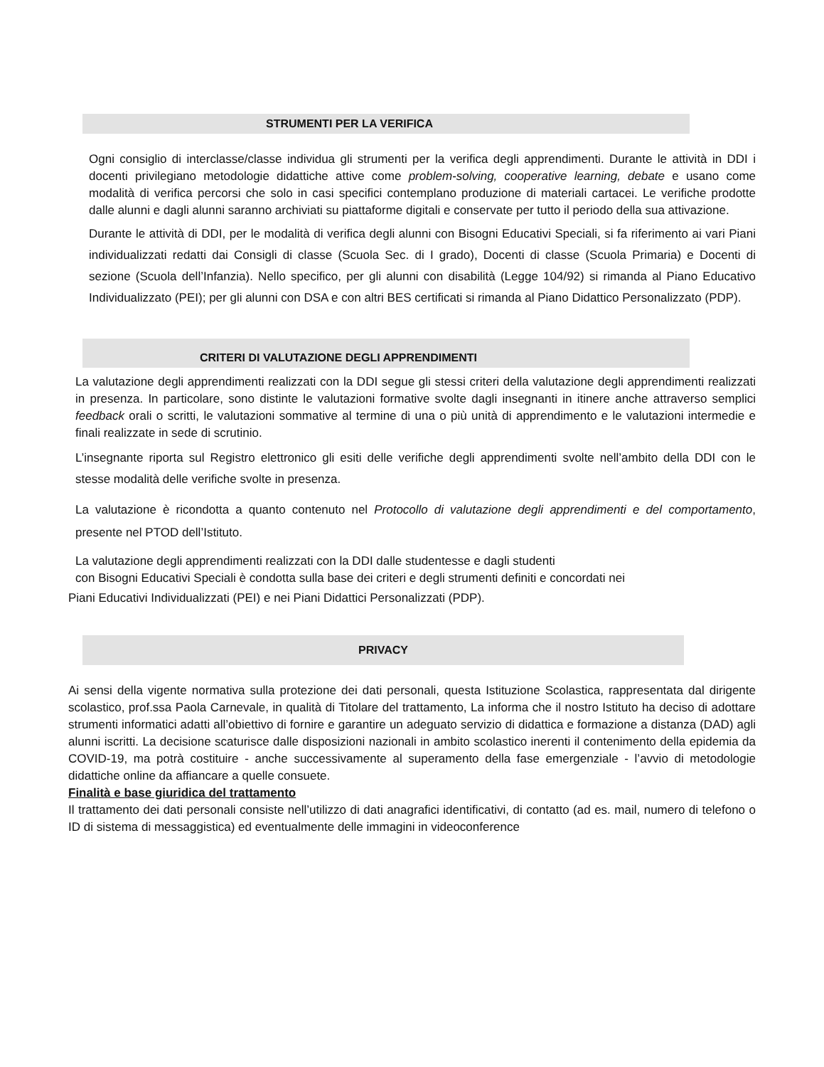STRUMENTI PER LA VERIFICA
Ogni consiglio di interclasse/classe individua gli strumenti per la verifica degli apprendimenti. Durante le attività in DDI i docenti privilegiano metodologie didattiche attive come problem-solving, cooperative learning, debate e usano come modalità di verifica percorsi che solo in casi specifici contemplano produzione di materiali cartacei. Le verifiche prodotte dalle alunni e dagli alunni saranno archiviati su piattaforme digitali e conservate per tutto il periodo della sua attivazione.
Durante le attività di DDI, per le modalità di verifica degli alunni con Bisogni Educativi Speciali, si fa riferimento ai vari Piani individualizzati redatti dai Consigli di classe (Scuola Sec. di I grado), Docenti di classe (Scuola Primaria) e Docenti di sezione (Scuola dell’Infanzia). Nello specifico, per gli alunni con disabilità (Legge 104/92) si rimanda al Piano Educativo Individualizzato (PEI); per gli alunni con DSA e con altri BES certificati si rimanda al Piano Didattico Personalizzato (PDP).
CRITERI DI VALUTAZIONE DEGLI APPRENDIMENTI
La valutazione degli apprendimenti realizzati con la DDI segue gli stessi criteri della valutazione degli apprendimenti realizzati in presenza. In particolare, sono distinte le valutazioni formative svolte dagli insegnanti in itinere anche attraverso semplici feedback orali o scritti, le valutazioni sommative al termine di una o più unità di apprendimento e le valutazioni intermedie e finali realizzate in sede di scrutinio.
L’insegnante riporta sul Registro elettronico gli esiti delle verifiche degli apprendimenti svolte nell’ambito della DDI con le stesse modalità delle verifiche svolte in presenza.
La valutazione è ricondotta a quanto contenuto nel Protocollo di valutazione degli apprendimenti e del comportamento, presente nel PTOD dell’Istituto.
La valutazione degli apprendimenti realizzati con la DDI dalle studentesse e dagli studenti
con Bisogni Educativi Speciali è condotta sulla base dei criteri e degli strumenti definiti e concordati nei
Piani Educativi Individualizzati (PEI) e nei Piani Didattici Personalizzati (PDP).
PRIVACY
Ai sensi della vigente normativa sulla protezione dei dati personali, questa Istituzione Scolastica, rappresentata dal dirigente scolastico, prof.ssa Paola Carnevale, in qualità di Titolare del trattamento, La informa che il nostro Istituto ha deciso di adottare strumenti informatici adatti all’obiettivo di fornire e garantire un adeguato servizio di didattica e formazione a distanza (DAD) agli alunni iscritti. La decisione scaturisce dalle disposizioni nazionali in ambito scolastico inerenti il contenimento della epidemia da COVID-19, ma potrà costituire - anche successivamente al superamento della fase emergenziale - l’avvio di metodologie didattiche online da affiancare a quelle consuete.
Finalità e base giuridica del trattamento
Il trattamento dei dati personali consiste nell’utilizzo di dati anagrafici identificativi, di contatto (ad es. mail, numero di telefono o ID di sistema di messaggistica) ed eventualmente delle immagini in videoconference